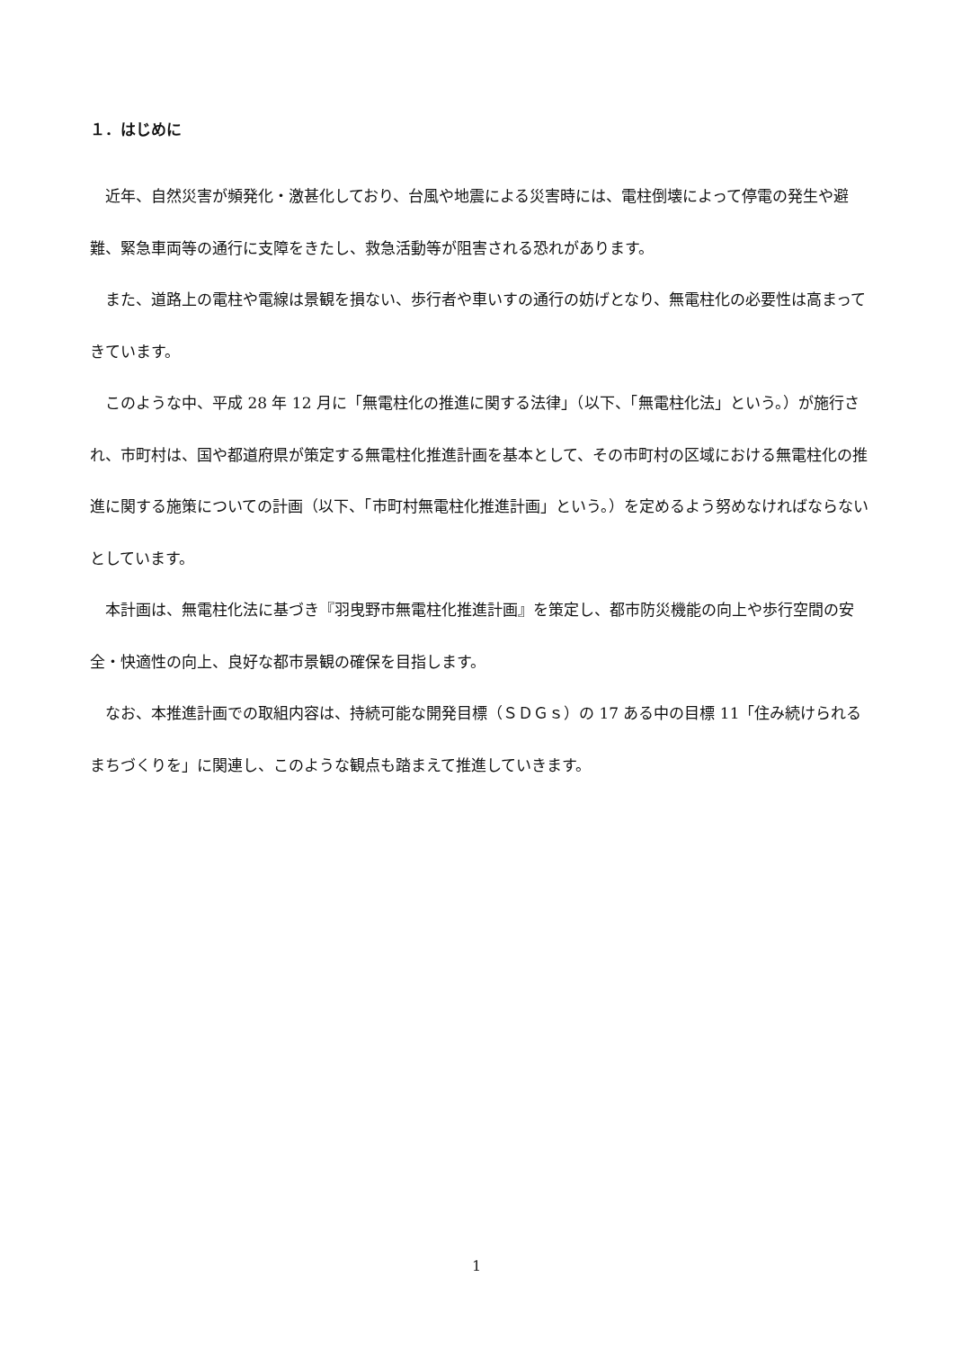１．はじめに
　近年、自然災害が頻発化・激甚化しており、台風や地震による災害時には、電柱倒壊によって停電の発生や避難、緊急車両等の通行に支障をきたし、救急活動等が阻害される恐れがあります。
　また、道路上の電柱や電線は景観を損ない、歩行者や車いすの通行の妨げとなり、無電柱化の必要性は高まってきています。
　このような中、平成 28 年 12 月に「無電柱化の推進に関する法律」（以下、「無電柱化法」という。）が施行され、市町村は、国や都道府県が策定する無電柱化推進計画を基本として、その市町村の区域における無電柱化の推進に関する施策についての計画（以下、「市町村無電柱化推進計画」という。）を定めるよう努めなければならないとしています。
　本計画は、無電柱化法に基づき『羽曳野市無電柱化推進計画』を策定し、都市防災機能の向上や歩行空間の安全・快適性の向上、良好な都市景観の確保を目指します。
　なお、本推進計画での取組内容は、持続可能な開発目標（ＳＤＧｓ）の 17 ある中の目標 11「住み続けられるまちづくりを」に関連し、このような観点も踏まえて推進していきます。
1